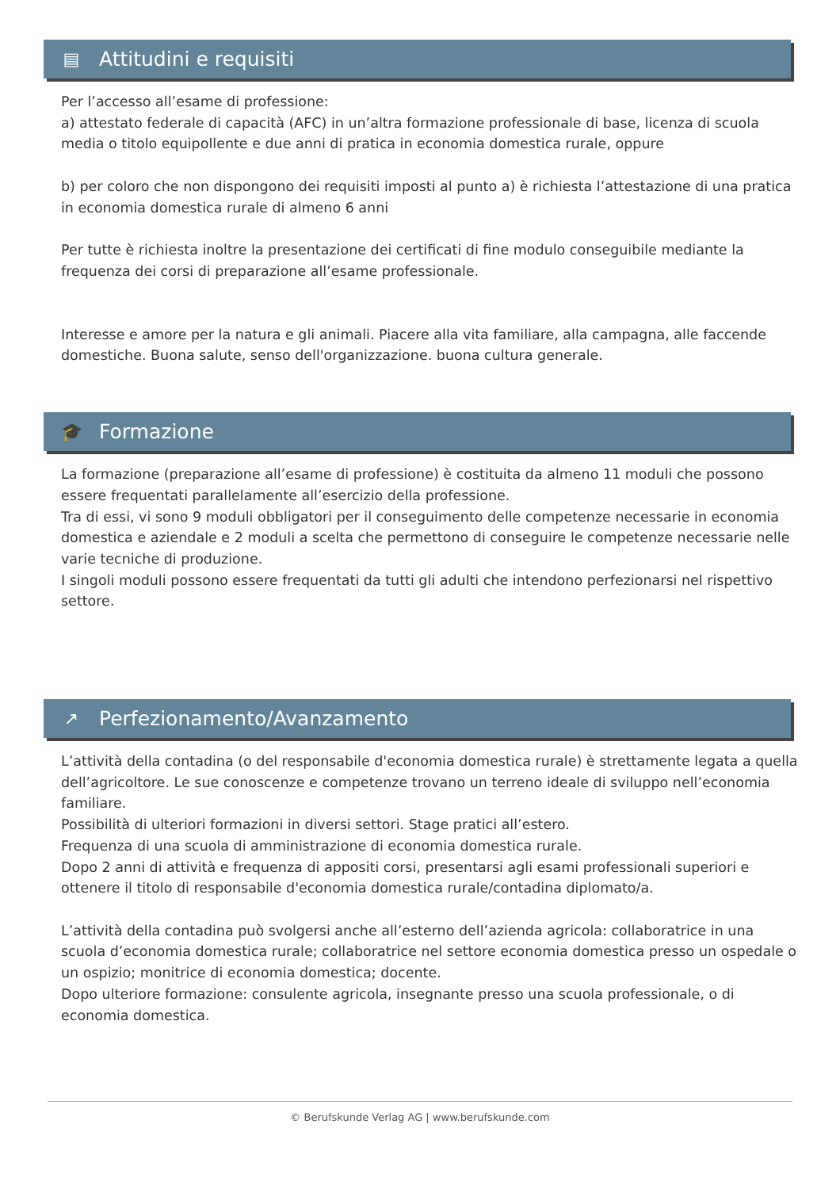▤ Attitudini e requisiti
Per l’accesso all’esame di professione:
a) attestato federale di capacità (AFC) in un’altra formazione professionale di base, licenza di scuola media o titolo equipollente e due anni di pratica in economia domestica rurale, oppure
b) per coloro che non dispongono dei requisiti imposti al punto a) è richiesta l’attestazione di una pratica in economia domestica rurale di almeno 6 anni
Per tutte è richiesta inoltre la presentazione dei certificati di fine modulo conseguibile mediante la frequenza dei corsi di preparazione all’esame professionale.
Interesse e amore per la natura e gli animali. Piacere alla vita familiare, alla campagna, alle faccende domestiche. Buona salute, senso dell'organizzazione. buona cultura generale.
🎓 Formazione
La formazione (preparazione all’esame di professione) è costituita da almeno 11 moduli che possono essere frequentati parallelamente all’esercizio della professione.
Tra di essi, vi sono 9 moduli obbligatori per il conseguimento delle competenze necessarie in economia domestica e aziendale e 2 moduli a scelta che permettono di conseguire le competenze necessarie nelle varie tecniche di produzione.
I singoli moduli possono essere frequentati da tutti gli adulti che intendono perfezionarsi nel rispettivo settore.
↗ Perfezionamento/Avanzamento
L’attività della contadina (o del responsabile d'economia domestica rurale) è strettamente legata a quella dell’agricoltore. Le sue conoscenze e competenze trovano un terreno ideale di sviluppo nell’economia familiare.
Possibilità di ulteriori formazioni in diversi settori. Stage pratici all’estero.
Frequenza di una scuola di amministrazione di economia domestica rurale.
Dopo 2 anni di attività e frequenza di appositi corsi, presentarsi agli esami professionali superiori e ottenere il titolo di responsabile d'economia domestica rurale/contadina diplomato/a.
L’attività della contadina può svolgersi anche all’esterno dell’azienda agricola: collaboratrice in una scuola d’economia domestica rurale; collaboratrice nel settore economia domestica presso un ospedale o un ospizio; monitrice di economia domestica; docente.
Dopo ulteriore formazione: consulente agricola, insegnante presso una scuola professionale, o di economia domestica.
© Berufskunde Verlag AG | www.berufskunde.com